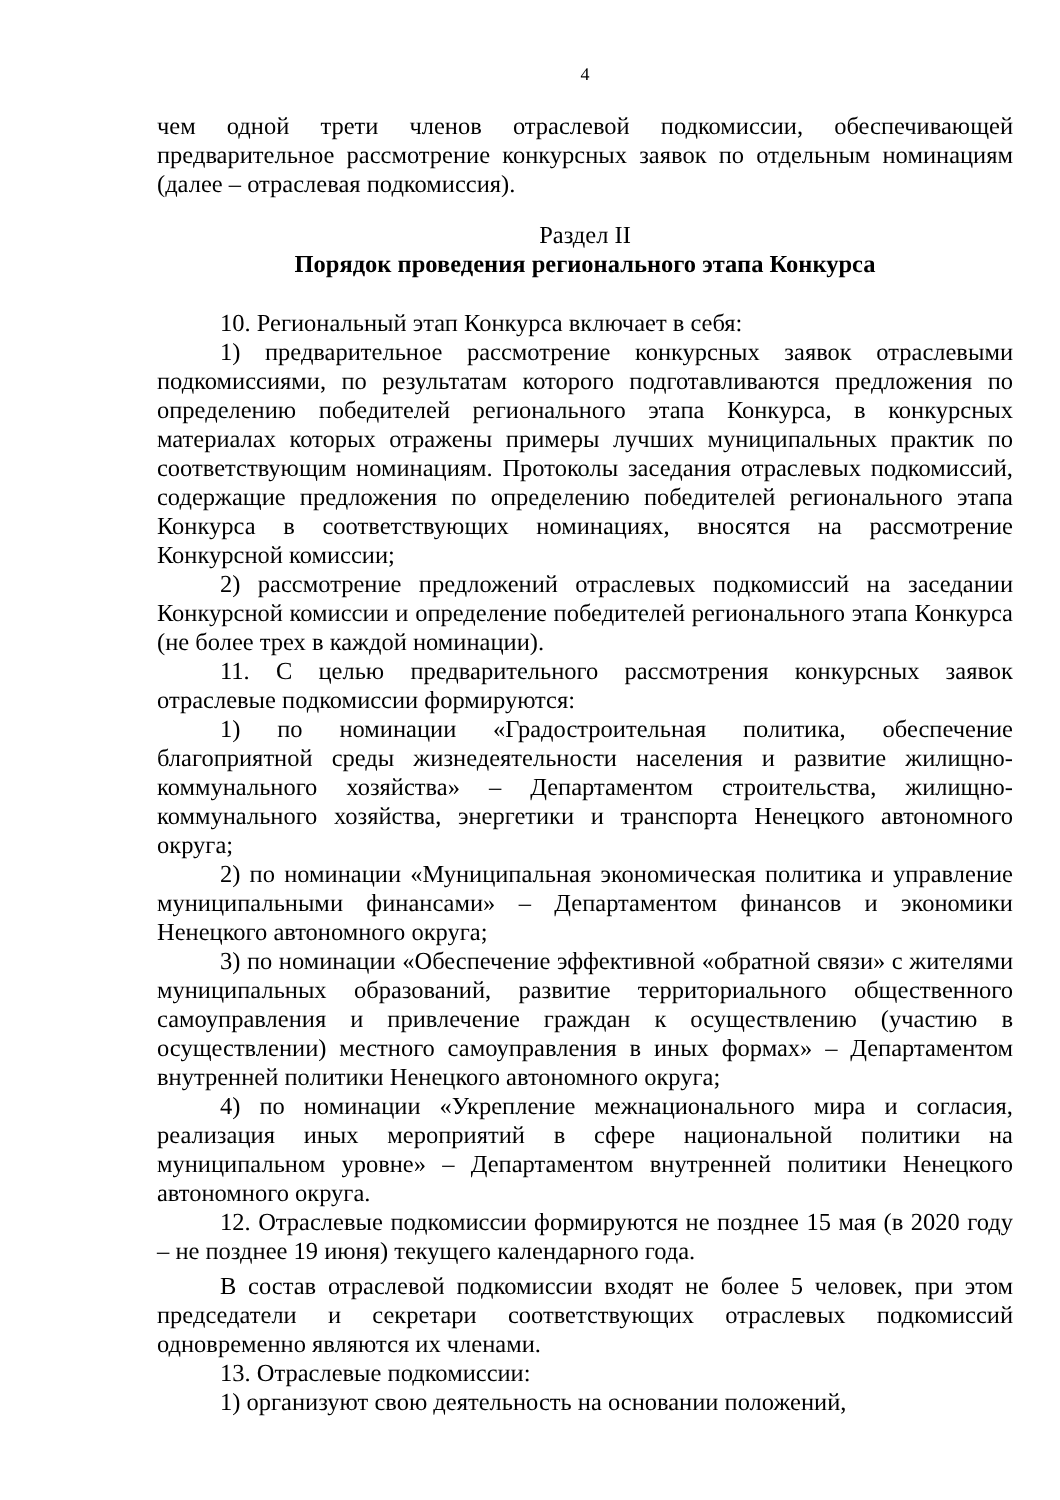4
чем одной трети членов отраслевой подкомиссии, обеспечивающей предварительное рассмотрение конкурсных заявок по отдельным номинациям (далее – отраслевая подкомиссия).
Раздел II
Порядок проведения регионального этапа Конкурса
10. Региональный этап Конкурса включает в себя:
1) предварительное рассмотрение конкурсных заявок отраслевыми подкомиссиями, по результатам которого подготавливаются предложения по определению победителей регионального этапа Конкурса, в конкурсных материалах которых отражены примеры лучших муниципальных практик по соответствующим номинациям. Протоколы заседания отраслевых подкомиссий, содержащие предложения по определению победителей регионального этапа Конкурса в соответствующих номинациях, вносятся на рассмотрение Конкурсной комиссии;
2) рассмотрение предложений отраслевых подкомиссий на заседании Конкурсной комиссии и определение победителей регионального этапа Конкурса (не более трех в каждой номинации).
11. С целью предварительного рассмотрения конкурсных заявок отраслевые подкомиссии формируются:
1) по номинации «Градостроительная политика, обеспечение благоприятной среды жизнедеятельности населения и развитие жилищно-коммунального хозяйства» – Департаментом строительства, жилищно-коммунального хозяйства, энергетики и транспорта Ненецкого автономного округа;
2) по номинации «Муниципальная экономическая политика и управление муниципальными финансами» – Департаментом финансов и экономики Ненецкого автономного округа;
3) по номинации «Обеспечение эффективной «обратной связи» с жителями муниципальных образований, развитие территориального общественного самоуправления и привлечение граждан к осуществлению (участию в осуществлении) местного самоуправления в иных формах» – Департаментом внутренней политики Ненецкого автономного округа;
4) по номинации «Укрепление межнационального мира и согласия, реализация иных мероприятий в сфере национальной политики на муниципальном уровне» – Департаментом внутренней политики Ненецкого автономного округа.
12. Отраслевые подкомиссии формируются не позднее 15 мая (в 2020 году – не позднее 19 июня) текущего календарного года.
В состав отраслевой подкомиссии входят не более 5 человек, при этом председатели и секретари соответствующих отраслевых подкомиссий одновременно являются их членами.
13. Отраслевые подкомиссии:
1) организуют свою деятельность на основании положений,